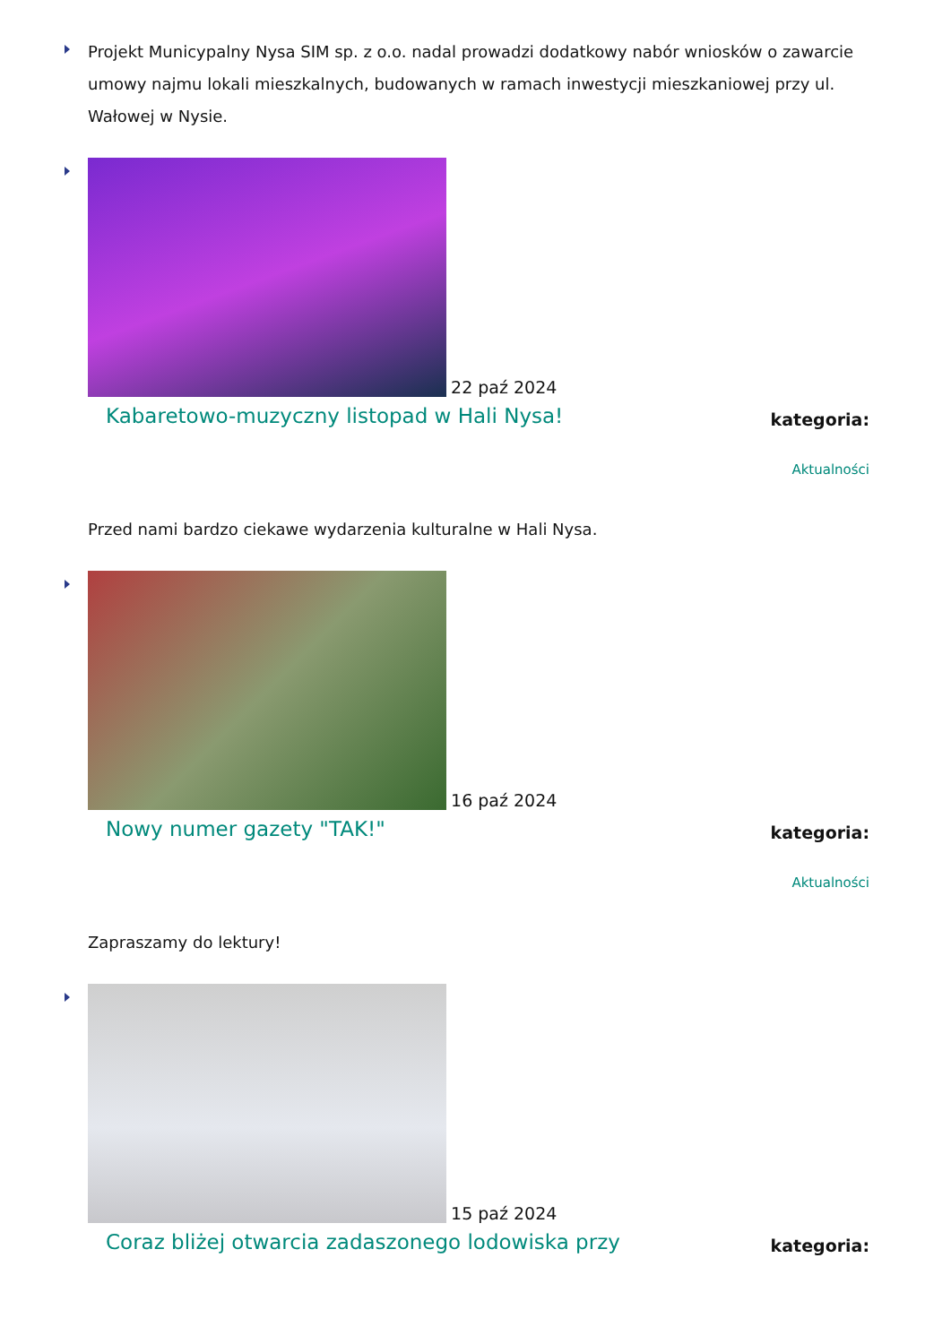Projekt Municypalny Nysa SIM sp. z o.o. nadal prowadzi dodatkowy nabór wniosków o zawarcie umowy najmu lokali mieszkalnych, budowanych w ramach inwestycji mieszkaniowej przy ul. Wałowej w Nysie.
22 paź 2024
Kabaretowo-muzyczny listopad w Hali Nysa!
kategoria:
Aktualności
Przed nami bardzo ciekawe wydarzenia kulturalne w Hali Nysa.
16 paź 2024
Nowy numer gazety "TAK!"
kategoria:
Aktualności
Zapraszamy do lektury!
15 paź 2024
Coraz bliżej otwarcia zadaszonego lodowiska przy
kategoria: